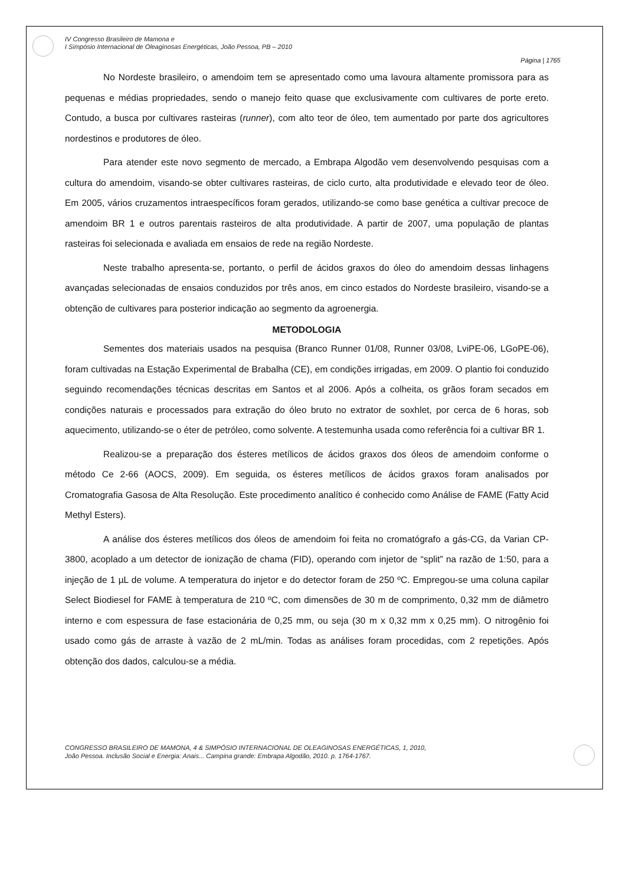IV Congresso Brasileiro de Mamona e
I Simpósio Internacional de Oleaginosas Energéticas, João Pessoa, PB – 2010
Página | 1765
No Nordeste brasileiro, o amendoim tem se apresentado como uma lavoura altamente promissora para as pequenas e médias propriedades, sendo o manejo feito quase que exclusivamente com cultivares de porte ereto. Contudo, a busca por cultivares rasteiras (runner), com alto teor de óleo, tem aumentado por parte dos agricultores nordestinos e produtores de óleo.
Para atender este novo segmento de mercado, a Embrapa Algodão vem desenvolvendo pesquisas com a cultura do amendoim, visando-se obter cultivares rasteiras, de ciclo curto, alta produtividade e elevado teor de óleo. Em 2005, vários cruzamentos intraespecíficos foram gerados, utilizando-se como base genética a cultivar precoce de amendoim BR 1 e outros parentais rasteiros de alta produtividade. A partir de 2007, uma população de plantas rasteiras foi selecionada e avaliada em ensaios de rede na região Nordeste.
Neste trabalho apresenta-se, portanto, o perfil de ácidos graxos do óleo do amendoim dessas linhagens avançadas selecionadas de ensaios conduzidos por três anos, em cinco estados do Nordeste brasileiro, visando-se a obtenção de cultivares para posterior indicação ao segmento da agroenergia.
METODOLOGIA
Sementes dos materiais usados na pesquisa (Branco Runner 01/08, Runner 03/08, LviPE-06, LGoPE-06), foram cultivadas na Estação Experimental de Brabalha (CE), em condições irrigadas, em 2009. O plantio foi conduzido seguindo recomendações técnicas descritas em Santos et al 2006. Após a colheita, os grãos foram secados em condições naturais e processados para extração do óleo bruto no extrator de soxhlet, por cerca de 6 horas, sob aquecimento, utilizando-se o éter de petróleo, como solvente. A testemunha usada como referência foi a cultivar BR 1.
Realizou-se a preparação dos ésteres metílicos de ácidos graxos dos óleos de amendoim conforme o método Ce 2-66 (AOCS, 2009). Em seguida, os ésteres metílicos de ácidos graxos foram analisados por Cromatografia Gasosa de Alta Resolução. Este procedimento analítico é conhecido como Análise de FAME (Fatty Acid Methyl Esters).
A análise dos ésteres metílicos dos óleos de amendoim foi feita no cromatógrafo a gás-CG, da Varian CP-3800, acoplado a um detector de ionização de chama (FID), operando com injetor de “split” na razão de 1:50, para a injeção de 1 µL de volume. A temperatura do injetor e do detector foram de 250 ºC. Empregou-se uma coluna capilar Select Biodiesel for FAME à temperatura de 210 ºC, com dimensões de 30 m de comprimento, 0,32 mm de diâmetro interno e com espessura de fase estacionária de 0,25 mm, ou seja (30 m x 0,32 mm x 0,25 mm). O nitrogênio foi usado como gás de arraste à vazão de 2 mL/min. Todas as análises foram procedidas, com 2 repetições. Após obtenção dos dados, calculou-se a média.
CONGRESSO BRASILEIRO DE MAMONA, 4 & SIMPÓSIO INTERNACIONAL DE OLEAGINOSAS ENERGÉTICAS, 1, 2010,
João Pessoa. Inclusão Social e Energia: Anais... Campina grande: Embrapa Algodão, 2010. p. 1764-1767.